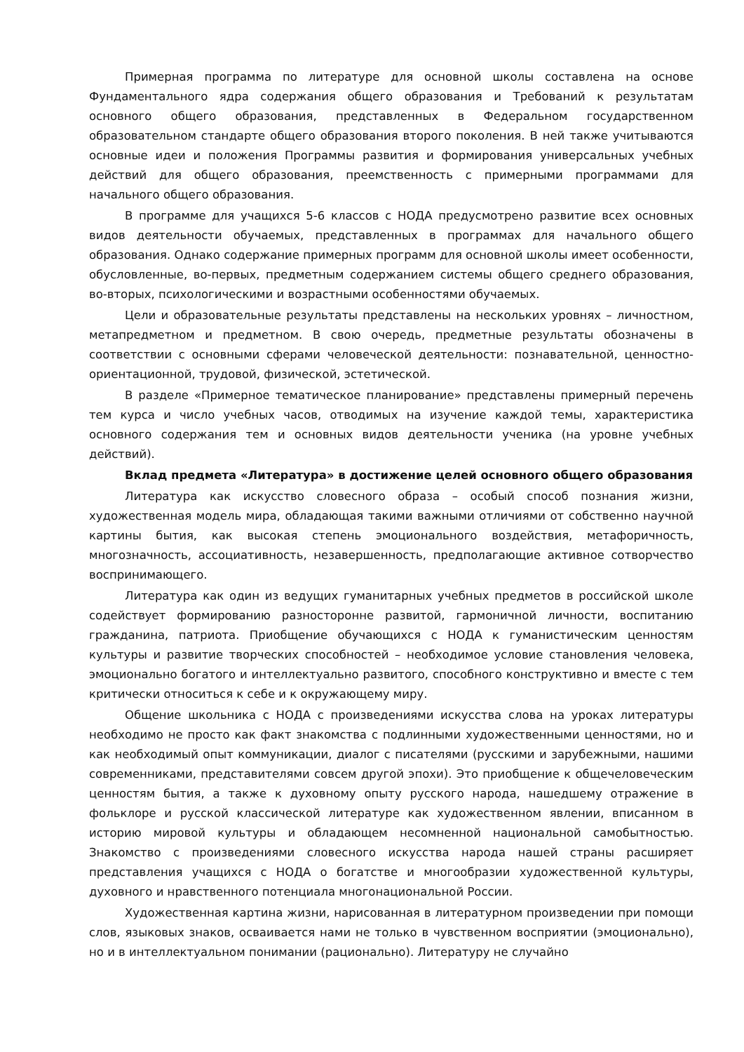Примерная программа по литературе для основной школы составлена на основе Фундаментального ядра содержания общего образования и Требований к результатам основного общего образования, представленных в Федеральном государственном образовательном стандарте общего образования второго поколения. В ней также учитываются основные идеи и положения Программы развития и формирования универсальных учебных действий для общего образования, преемственность с примерными программами для начального общего образования.
В программе для учащихся 5-6 классов с НОДА предусмотрено развитие всех основных видов деятельности обучаемых, представленных в программах для начального общего образования. Однако содержание примерных программ для основной школы имеет особенности, обусловленные, во-первых, предметным содержанием системы общего среднего образования, во-вторых, психологическими и возрастными особенностями обучаемых.
Цели и образовательные результаты представлены на нескольких уровнях – личностном, метапредметном и предметном. В свою очередь, предметные результаты обозначены в соответствии с основными сферами человеческой деятельности: познавательной, ценностно-ориентационной, трудовой, физической, эстетической.
В разделе «Примерное тематическое планирование» представлены примерный перечень тем курса и число учебных часов, отводимых на изучение каждой темы, характеристика основного содержания тем и основных видов деятельности ученика (на уровне учебных действий).
Вклад предмета «Литература» в достижение целей основного общего образования
Литература как искусство словесного образа – особый способ познания жизни, художественная модель мира, обладающая такими важными отличиями от собственно научной картины бытия, как высокая степень эмоционального воздействия, метафоричность, многозначность, ассоциативность, незавершенность, предполагающие активное сотворчество воспринимающего.
Литература как один из ведущих гуманитарных учебных предметов в российской школе содействует формированию разносторонне развитой, гармоничной личности, воспитанию гражданина, патриота. Приобщение обучающихся с НОДА к гуманистическим ценностям культуры и развитие творческих способностей – необходимое условие становления человека, эмоционально богатого и интеллектуально развитого, способного конструктивно и вместе с тем критически относиться к себе и к окружающему миру.
Общение школьника с НОДА с произведениями искусства слова на уроках литературы необходимо не просто как факт знакомства с подлинными художественными ценностями, но и как необходимый опыт коммуникации, диалог с писателями (русскими и зарубежными, нашими современниками, представителями совсем другой эпохи). Это приобщение к общечеловеческим ценностям бытия, а также к духовному опыту русского народа, нашедшему отражение в фольклоре и русской классической литературе как художественном явлении, вписанном в историю мировой культуры и обладающем несомненной национальной самобытностью. Знакомство с произведениями словесного искусства народа нашей страны расширяет представления учащихся с НОДА о богатстве и многообразии художественной культуры, духовного и нравственного потенциала многонациональной России.
Художественная картина жизни, нарисованная в литературном произведении при помощи слов, языковых знаков, осваивается нами не только в чувственном восприятии (эмоционально), но и в интеллектуальном понимании (рационально). Литературу не случайно